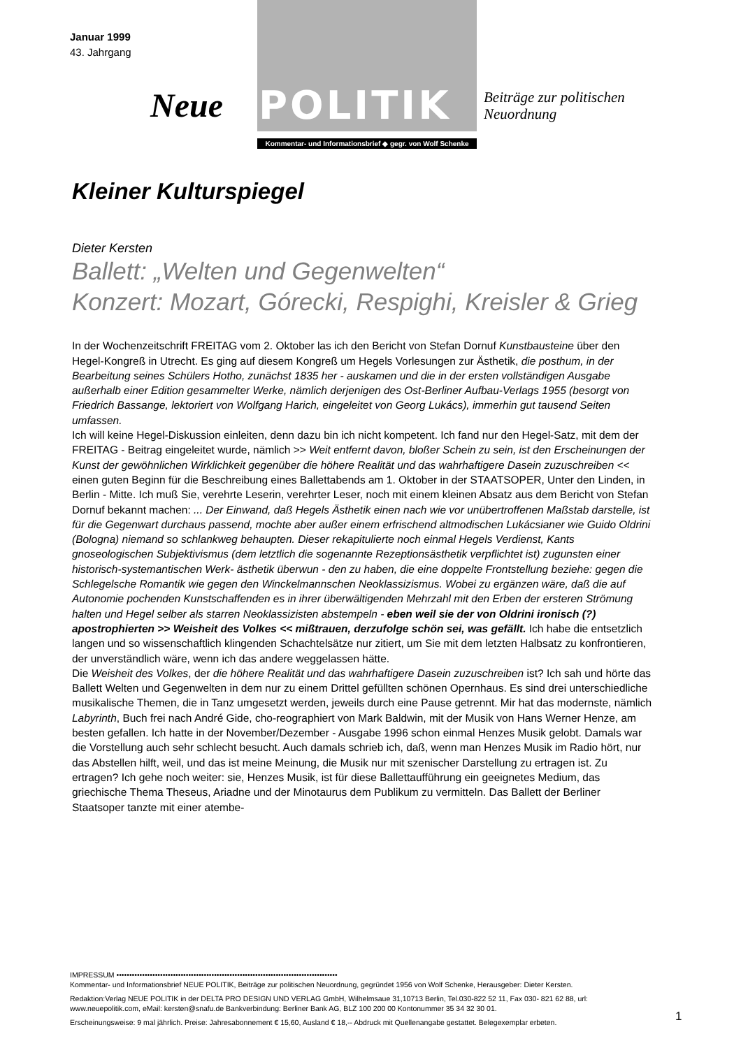Januar 1999
43. Jahrgang
Neue POLITIK Beiträge zur politischen
Neuordnung
Kommentar- und Informationsbrief ◆ gegr. von Wolf Schenke
Kleiner Kulturspiegel
Dieter Kersten
Ballett: „Welten und Gegenwelten“
Konzert: Mozart, Górecki, Respighi, Kreisler & Grieg
In der Wochenzeitschrift FREITAG vom 2. Oktober las ich den Bericht von Stefan Dornuf Kunstbausteine über den Hegel-Kongreß in Utrecht. Es ging auf diesem Kongreß um Hegels Vorlesungen zur Ästhetik, die posthum, in der Bearbeitung seines Schülers Hotho, zunächst 1835 her - auskamen und die in der ersten vollständigen Ausgabe außerhalb einer Edition gesammelter Werke, nämlich derjenigen des Ost-Berliner Aufbau-Verlags 1955 (besorgt von Friedrich Bassange, lektoriert von Wolfgang Harich, eingeleitet von Georg Lukács), immerhin gut tausend Seiten umfassen.
Ich will keine Hegel-Diskussion einleiten, denn dazu bin ich nicht kompetent. Ich fand nur den Hegel-Satz, mit dem der FREITAG - Beitrag eingeleitet wurde, nämlich >> Weit entfernt davon, bloßer Schein zu sein, ist den Erscheinungen der Kunst der gewöhnlichen Wirklichkeit gegenüber die höhere Realität und das wahrhaftigere Dasein zuzuschreiben << einen guten Beginn für die Beschreibung eines Ballettabends am 1. Oktober in der STAATSOPER, Unter den Linden, in Berlin - Mitte. Ich muß Sie, verehrte Leserin, verehrter Leser, noch mit einem kleinen Absatz aus dem Bericht von Stefan Dornuf bekannt machen: ... Der Einwand, daß Hegels Ästhetik einen nach wie vor unübertroffenen Maßstab darstelle, ist für die Gegenwart durchaus passend, mochte aber außer einem erfrischend altmodischen Lukácsianer wie Guido Oldrini (Bologna) niemand so schlankweg behaupten. Dieser rekapitulierte noch einmal Hegels Verdienst, Kants gnoseologischen Subjektivismus (dem letztlich die sogenannte Rezeptionsästhetik verpflichtet ist) zugunsten einer historisch-systemantischen Werk- ästhetik überwun - den zu haben, die eine doppelte Frontstellung beziehe: gegen die Schlegelsche Romantik wie gegen den Winckelmannschen Neoklassizismus. Wobei zu ergänzen wäre, daß die auf Autonomie pochenden Kunstschaffenden es in ihrer überwältigenden Mehrzahl mit den Erben der ersteren Strömung halten und Hegel selber als starren Neoklassizisten abstempeln - eben weil sie der von Oldrini ironisch (?) apostrophierten >> Weisheit des Volkes << mißtrauen, derzufolge schön sei, was gefällt. Ich habe die entsetzlich langen und so wissenschaftlich klingenden Schachtelsätze nur zitiert, um Sie mit dem letzten Halbsatz zu konfrontieren, der unverständlich wäre, wenn ich das andere weggelassen hätte.
Die Weisheit des Volkes, der die höhere Realität und das wahrhaftigere Dasein zuzuschreiben ist? Ich sah und hörte das Ballett Welten und Gegenwelten in dem nur zu einem Drittel gefüllten schönen Opernhaus. Es sind drei unterschiedliche musikalische Themen, die in Tanz umgesetzt werden, jeweils durch eine Pause getrennt. Mir hat das modernste, nämlich Labyrinth, Buch frei nach André Gide, cho-reographiert von Mark Baldwin, mit der Musik von Hans Werner Henze, am besten gefallen. Ich hatte in der November/Dezember - Ausgabe 1996 schon einmal Henzes Musik gelobt. Damals war die Vorstellung auch sehr schlecht besucht. Auch damals schrieb ich, daß, wenn man Henzes Musik im Radio hört, nur das Abstellen hilft, weil, und das ist meine Meinung, die Musik nur mit szenischer Darstellung zu ertragen ist. Zu ertragen? Ich gehe noch weiter: sie, Henzes Musik, ist für diese Ballettaufführung ein geeignetes Medium, das griechische Thema Theseus, Ariadne und der Minotaurus dem Publikum zu vermitteln. Das Ballett der Berliner Staatsoper tanzte mit einer atembe-
IMPRESSUM ••••••••••••••••••••••••••••••••••••••••••••••••••••••••••••••••••••••••••••••••••••••
Kommentar- und Informationsbrief NEUE POLITIK, Beiträge zur politischen Neuordnung, gegründet 1956 von Wolf Schenke, Herausgeber: Dieter Kersten.
Redaktion:Verlag NEUE POLITIK in der DELTA PRO DESIGN UND VERLAG GmbH, Wilhelmsaue 31,10713 Berlin, Tel.030-822 52 11, Fax 030- 821 62 88, url: www.neuepolitik.com, eMail: kersten@snafu.de Bankverbindung: Berliner Bank AG, BLZ 100 200 00 Kontonummer 35 34 32 30 01.
Erscheinungsweise: 9 mal jährlich. Preise: Jahresabonnement € 15,60, Ausland € 18,-- Abdruck mit Quellenangabe gestattet. Belegexemplar erbeten.
1